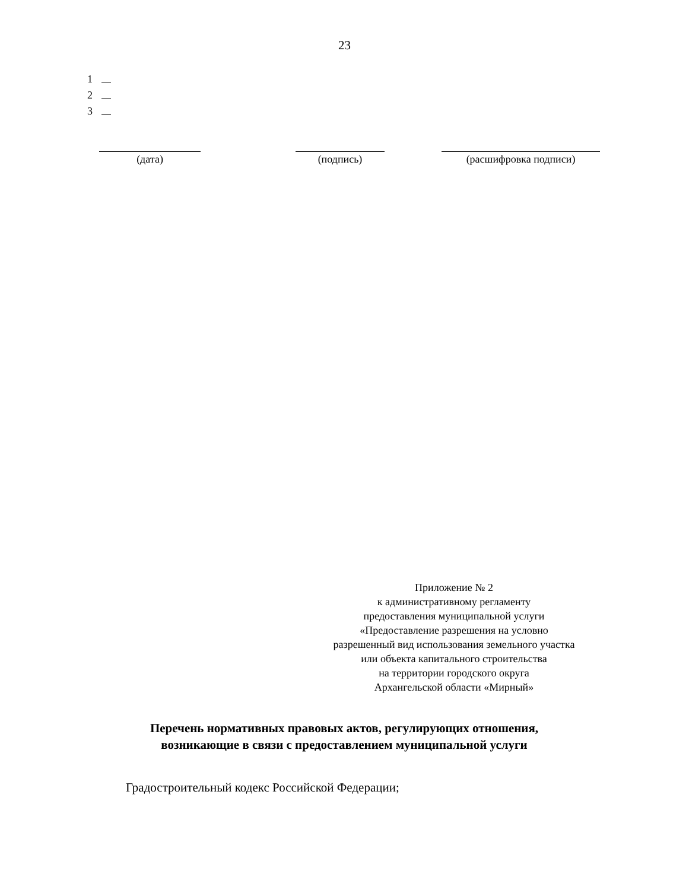23
1
2
3
(дата) (подпись) (расшифровка подписи)
Приложение № 2
к административному регламенту
предоставления муниципальной услуги
«Предоставление разрешения на условно
разрешенный вид использования земельного участка
или объекта капитального строительства
на территории городского округа
Архангельской области «Мирный»
Перечень нормативных правовых актов, регулирующих отношения,
возникающие в связи с предоставлением муниципальной услуги
Градостроительный кодекс Российской Федерации;